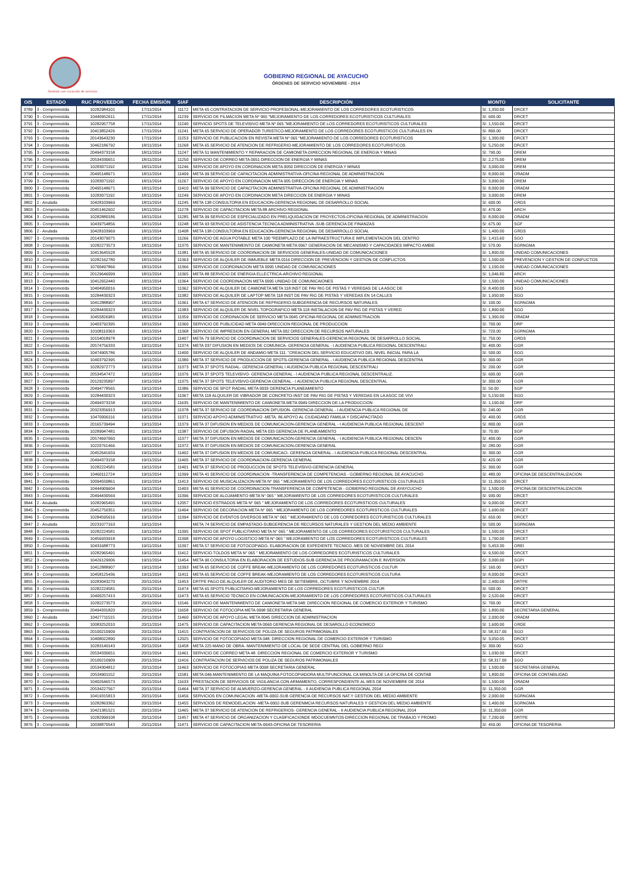Gestión con vocación de servicio
GOBIERNO REGIONAL DE AYACUCHO
ÓRDENES DE SERVICIO NOVIEMBRE - 2014
| O/S | ESTADO | RUC PROVEEDOR | FECHA EMISIÓN | SIAF | DESCRIPCIÓN | MONTO | SOLICITANTE |
| --- | --- | --- | --- | --- | --- | --- | --- |
| 3789 | 3 - Comprometida | 10282984101 | 17/11/2014 | 11172 | META 65 CONTRATACION DE SERVICIO PROFESIONAL-MEJORAMIENTO DE LOS CORREDORES ECOTURISTICOS | S/. 1,350.00 | DRCET |
| 3790 | 3 - Comprometida | 10440952611 | 17/11/2014 | 11239 | SERVICIO DE FILMACION META Nº 065 "MEJORAMIENTO DE LOS CORREDORES ECOTURISTICOS CULTURALES | S/. 600.00 | DRCET |
| 3791 | 3 - Comprometida | 10282957758 | 17/11/2014 | 11240 | SERVICIO SPOTS DE TELEVISIVO META Nº 065 "MEJORAMIENTO DE LOS CORREDORES ECOTURISTICOS CULTURALES | S/. 1,550.00 | DRCET |
| 3792 | 3 - Comprometida | 10413852426 | 17/11/2014 | 11241 | META 65 SERVICIO DE OPERADOR TURISTICO-MEJORAMIENTO DE LOS CORREDORES ECOTURISTICOS CULTURALES EN | S/. 800.00 | DRCET |
| 3793 | 3 - Comprometida | 20143643230 | 17/11/2014 | 11253 | SERVICIO DE PUBLICACION EN REVISTA META Nº 065 "MEJORAMIENTO DE LOS CORREDORES ECOTURISTICOS | S/. 1,300.00 | DRCET |
| 3794 | 3 - Comprometida | 10462186792 | 18/11/2014 | 11268 | META 65 SERVICIO DE ATENCION DE REFRIGERIO-MEJORAMIENTO DE LOS CORREDORES ECOTURISTICOS | S/. 5,250.00 | DRCET |
| 3795 | 3 - Comprometida | 20494373158 | 18/11/2014 | 11247 | META 51 MANTENIMIENTO Y REPARACION DE CAMIONETA-DIRECCION REGIONAL DE ENERGIA Y MINAS | S/. 790.00 | DREM |
| 3796 | 3 - Comprometida | 20534330651 | 18/11/2014 | 11250 | SERVICIO DE CORREO META 0051 DIRECCION DE ENERGIA Y MINAS | S/. 2,275.00 | DREM |
| 3797 | 3 - Comprometida | 10283071192 | 18/11/2014 | 11246 | SERVICIO DE APOYO EN CORDINACION META 0050 DIRECCION DE ENERGIA Y MINAS | S/. 3,000.00 | DREM |
| 3798 | 3 - Comprometida | 20495148671 | 18/11/2014 | 11409 | META 99 SERVICIO DE CAPACITACION ADMINISTRATIVA-OFICINA REGIONAL DE ADMINISTRACION | S/. 8,000.00 | ORADM |
| 3799 | 3 - Comprometida | 10283071192 | 18/11/2014 | 11267 | SERVICIO DE APOYO EN CORDINACION META 005 DIRECCION DE ENERGIA Y MINAS | S/. 3,000.00 | DREM |
| 3800 | 3 - Comprometida | 20495148671 | 18/11/2014 | 11410 | META 99 SERVICIO DE CAPACITACION ADMINISTRATIVA-OFICINA REGIONAL DE ADMINISTRACION | S/. 8,000.00 | ORADM |
| 3801 | 3 - Comprometida | 10283071192 | 18/11/2014 | 11249 | SERVICIO DE APOYO EN CORDINACION META DIRECCION DE ENERGIA Y MINAS | S/. 3,000.00 | DREM |
| 3802 | 2 - Anulada | 10428103969 | 18/11/2014 | 11245 | META 138 CONSULTORIA EN EDUCACION-GERENCIA REGIONAL DE DESARROLLO SOCIAL | S/. 600.00 | GRDS |
| 3803 | 3 - Comprometida | 20451462602 | 18/11/2014 | 11278 | SERVICIO DE CAPACITACION META 88 ARCHIVO REGIONAL | S/. 470.00 | ARCH |
| 3804 | 3 - Comprometida | 10282880186 | 18/11/2014 | 11285 | META 99 SERVICIO DE ESPECIALIZADO EN PRELIQUIDACION DE PROYECTOS-OFICINA REGIONAL DE ADMINISTRACION | S/. 8,000.00 | ORADM |
| 3805 | 3 - Comprometida | 10439754856 | 18/11/2014 | 11248 | META 93 SERVICIO DE ASISTENCIA TECNICA ADMINISTRATIVA -SUB GERENCIA DE FINANZAS | S/. 675.00 | SGF |
| 3806 | 2 - Anulada | 10428103969 | 18/11/2014 | 11408 | META 138 CONSULTORIA EN EDUCACION-GERENCIA REGIONAL DE DESARROLLO SOCIAL | S/. 1,400.00 | GRDS |
| 3807 | 3 - Comprometida | 20143079075 | 18/11/2014 | 11266 | SERVICIO DE AGUA POTABLE META 100 "REEMPLAZO DE LA INFRAESTRUCTURA E IMPLEMENTACION DEL CENTRO | S/. 1,415.60 | SGO |
| 3808 | 3 - Comprometida | 10282273573 | 18/11/2014 | 11370 | SERVICIO DE MANTENIMEINTO DE CAMIONETA META 0067 GENERACION DE MECANISMO Y CAPACIDADES IMPACTO AMBIE | S/. 570.00 | SGRNGMA |
| 3809 | 3 - Comprometida | 10413645528 | 18/11/2014 | 11381 | META 95 SERVICIO DE COORDINACION DE SERVICIOS GENERALES-UNIDAD DE COMUNICACIONES | S/. 1,800.00 | UNIDAD COMUNICACIONES |
| 3810 | 3 - Comprometida | 10282162780 | 18/11/2014 | 11363 | SERVICIO DE ALQUILER DE INMUEBLE META 0116 DIRECCION DE PREVENCION Y GESTION DE CONFLICTOS | S/. 1,500.00 | PREVENCION Y GESTION DE CONFLICTOS |
| 3811 | 3 - Comprometida | 10700497866 | 18/11/2014 | 11366 | SERVICIO DE COORDINACION META 0095 UNIDAD DE COMUNICACIONES | S/. 1,100.00 | UNIDAD COMUNICACIONES |
| 3812 | 3 - Comprometida | 20129646099 | 18/11/2014 | 11365 | META 88 SERVICIO DE ENERGIA ELLECTRICA-ARCHIVO REGIONAL | S/. 1,046.80 | ARCH |
| 3813 | 3 - Comprometida | 10412652440 | 18/11/2014 | 11364 | SERVICIO DE COORDINACION META 0095 UNIDAD DE COMUNICAIONES | S/. 1,500.00 | UNIDAD COMUNICACIONES |
| 3814 | 3 - Comprometida | 10404950016 | 18/11/2014 | 11362 | SERVICIO DE ALQUILER DE CAMIONETA META 118 INST DE PAV RIG DE PISTAS Y VEREDAS DE LA ASOC DE | S/. 8,400.00 | SGO |
| 3815 | 3 - Comprometida | 10284430323 | 18/11/2014 | 11382 | SERVICIO DE ALQUILER DE LAPTOP META 118 INST DE PAV RIG DE PISTAS Y VEREDAS EN 14 CALLES | S/. 1,950.00 | SGO |
| 3816 | 3 - Comprometida | 10412888907 | 18/11/2014 | 11361 | META 67 SERVICIO DE ATENCION DE REFRIGERIO-SUBGERENCIA DE RECURSOS NATURALES | S/. 100.00 | SGRNGMA |
| 3817 | 3 - Comprometida | 10284430323 | 18/11/2014 | 11383 | SERVICIO DE ALQUILER DE NIVEL TOPOGRAFICO META 118 INSTALACION DE PAV RIG DE PISTAS Y VERED | S/. 1,800.00 | SGO |
| 3818 | 3 - Comprometida | 10455826981 | 18/11/2014 | 11359 | SERVICIO DE CORDINACION DE SERVICIO META 0045 OFICINA REGIONAL DE ADMINISTRACION | S/. 1,300.00 | ORADM |
| 3819 | 3 - Comprometida | 10403792395 | 18/11/2014 | 11360 | SERVICIO DE PUBLICIDAD META 0049 DIRECCION REGIONAL DE PRODUCCION | S/. 700.00 | DRP |
| 3820 | 3 - Comprometida | 10108110363 | 18/11/2014 | 11368 | SERVICIO DE IMPRESION EN GENERAL META 002 DIRECCION DE RECURSOS NATURALES | S/. 720.00 | SGRNGMA |
| 3821 | 3 - Comprometida | 10154018978 | 19/11/2014 | 11407 | META 79 SERVICIO DE COORDINACION DE SERVICIOS GENERALES-GERENCIA REGIONAL DE DESARROLLO SOCIAL | S/. 750.00 | GRDS |
| 3822 | 3 - Comprometida | 20574756333 | 19/11/2014 | 11374 | META 037 DIFUSION EN MEDIOS DE COMUNICA- GERENCIA GENERAL - I AUDIENCIA PUBLICA REGIONAL DESCENTRALI | S/. 400.00 | GGR |
| 3823 | 3 - Comprometida | 10474905786 | 19/11/2014 | 11400 | SERVICIO DE ALQUILER DE ANDAMIO META 111: "CREACION DEL SERVICIO EDUCATIVO DEL NIVEL INICIAL PARA LA | S/. 500.00 | SGO |
| 3824 | 3 - Comprometida | 10403792395 | 19/11/2014 | 11380 | META 37 SERVICIO DE PRODUCCION DE SPOTS-GERENCIA GENERAL - I AUDIENCIA PUBLICA REGIONAL DESCENTRA | S/. 300.00 | GGR |
| 3825 | 3 - Comprometida | 10282972773 | 19/11/2014 | 11373 | META 37 SPOTS RADIAL- GERENCIA GENERAL I AUDIENCIA PUBLICA REGIONAL DESCENTRALI | S/. 200.00 | GGR |
| 3826 | 3 - Comprometida | 20534547472 | 19/11/2014 | 11376 | META 37 SPOTS TELEVISIVO- GERENCIA GENERAL - I AUDIENCIA PUBLICA REGIONAL DESCENTRALIZ. | S/. 600.00 | GGR |
| 3827 | 3 - Comprometida | 20129235897 | 19/11/2014 | 11375 | META 37 SPOTS TELEVISIVO-GERENCIA GENERAL - I AUDIENCIA PUBLICA REGIONAL DESCENTRAL | S/. 300.00 | GGR |
| 3828 | 3 - Comprometida | 20494778565 | 19/11/2014 | 11386 | SERVICIO DE SPOT RADIAL META 0033 GERENCIA PLANEAMIENTO | S/. 50.00 | SGP |
| 3829 | 3 - Comprometida | 10284430323 | 19/11/2014 | 11367 | META 118 ALQUILER DE VIBRADOR DE CONCRETO-INST DE PAV RIG DE PISTAS Y VEREDAS EN LA ASOC DE VIVI | S/. 5,150.00 | SGO |
| 3830 | 3 - Comprometida | 20494373158 | 19/11/2014 | 11635 | SERVICIO DE MANTENIMIENTO DE CAMIONETA META 0049 DIRECCION DE LA PRODUCCION | S/. 1,100.00 | DRP |
| 3831 | 3 - Comprometida | 20323356913 | 19/11/2014 | 11378 | META 37 SERVICIO DE COORDINACION DIFUSION- GERENCIA GENERAL - I AUDIENCIA PUBLICA REGIONAL DE | S/. 240.00 | GGR |
| 3832 | 3 - Comprometida | 10470006116 | 19/11/2014 | 11371 | SERVICIO APOYO ADMINISTRATIVO -META: 86 APOYO AL CIUDADANO FAMILIA Y DISCAPACITADO | S/. 400.00 | GRDS |
| 3833 | 3 - Comprometida | 20165739494 | 19/11/2014 | 11379 | META 37 DIFUSION EN MEDIOS DE COMUNICACION-GERENCIA GENERAL - I AUDIENCIA PUBLICA REGIONAL DESCENT | S/. 800.00 | GGR |
| 3834 | 3 - Comprometida | 10289947481 | 19/11/2014 | 11387 | SERVICIO DE DIFUSION RADIAL META 033 GERENCIA DE PLANEAMIENTO | S/. 70.00 | SGP |
| 3835 | 3 - Comprometida | 20574697060 | 19/11/2014 | 11377 | META 37 DIFUSION EN MEDIOS DE COMUNICACION-GERENCIA GENERAL - I AUDIENCIA PUBLICA REGIONAL DESCEN | S/. 400.00 | GGR |
| 3836 | 3 - Comprometida | 10220761466 | 19/11/2014 | 11372 | META 37 DIFUSION EN MEDIOS DE COMUNICACION-GERENCIA GENERAL | S/. 280.00 | GGR |
| 3837 | 3 - Comprometida | 20452641659 | 19/11/2014 | 11402 | META 37 DIFUSION EN MEDIOS DE COMUNICACI- GERENCIA GENERAL - I AUDIENCIA PUBLICA REGIONAL DESCENTRAL | S/. 300.00 | GGR |
| 3838 | 3 - Comprometida | 20494373158 | 19/11/2014 | 11405 | META 37 SERVICIO DE COORDINACION-GERENCIA GENERAL | S/. 420.00 | GGR |
| 3839 | 3 - Comprometida | 10282224581 | 19/11/2014 | 11401 | META 37 SERVICIO DE PRODUCCION DE SPOTS TELEVISIVO-GERENCIA GENERAL | S/. 300.00 | GGR |
| 3840 | 3 - Comprometida | 10460112724 | 19/11/2014 | 11399 | META 41 SERVICIO DE COORDINACION -TRANSFERENCIA DE COMPETENCIAS - GOBIERNO REGIONAL DE AYACUCHO | S/. 480.00 | OFICINA DE DESCENTRALIZACION |
| 3841 | 3 - Comprometida | 10094550861 | 19/11/2014 | 11413 | SERVICIO DE MUSICALIZACION META N° 065 " MEJORAMIENTO DE LOS CORREDORES ECOTURISTICOS CULTURALES | S/. 11,350.00 | DRCET |
| 3842 | 3 - Comprometida | 10444909604 | 19/11/2014 | 11403 | META 41 SERVICIO DE COORDINACION-TRANSFERENCIA DE COMPETENCIA - GOBIERNO REGIONAL DE AYAYCUCHO | S/. 1,500.00 | OFICINA DE DESCENTRALIZACION |
| 3843 | 3 - Comprometida | 20494430569 | 19/11/2014 | 11396 | SERVICIO DE ALOJAMIENTO META N° 065 " MEJORAMIENTO DE LOS CORREDORES ECOTURISTICOS CULTURALES | S/. 930.00 | DRCET |
| 3844 | 2 - Anulada | 10282965491 | 19/11/2014 | 12057 | SERVICIO ESTRADOS META N° 065 " MEJORAMIENTO DE LOS CORREDORES ECOTURISTICOS CULTURALES | S/. 9,000.00 | DRCET |
| 3845 | 3 - Comprometida | 20452750351 | 19/11/2014 | 11404 | SERVICIO DE DECORACION META N° 065 " MEJORAMIENTO DE LOS CORREDORES ECOTURISTICOS CULTURALES | S/. 1,600.00 | DRCET |
| 3846 | 3 - Comprometida | 10284595616 | 19/11/2014 | 11394 | SERVICIO DE EVENTOS DIVERSOS META N° 065 " MEJORAMIENTO DE LOS CORREDORES ECOTURISTICOS CULTURALES | S/. 650.00 | DRCET |
| 3847 | 2 - Anulada | 20231077163 | 19/11/2014 | | META 74 SERVICIO DE EMPASTADO-SUBGERENCIA DE RECURSOS NATURALES Y GESTION DEL MEDIO AMBIENTE | S/. 500.00 | SGRNGMA |
| 3848 | 3 - Comprometida | 10282224581 | 19/11/2014 | 11395 | SERVICIO DE SPOT PUBLICITARIO META N° 065 " MEJORAMIENTO DE LOS CORREDORES ECOTURISTICOS CULTURALES | S/. 1,500.00 | DRCET |
| 3849 | 3 - Comprometida | 10456933918 | 19/11/2014 | 11398 | SERVICIO DE APOYO LOGISTICO META N° 065 " MEJORAMIENTO DE LOS CORREDORES ECOTURISTICOS CULTURALES | S/. 1,700.00 | DRCET |
| 3850 | 3 - Comprometida | 10431688773 | 19/11/2014 | 11397 | META 57 SERVICIO DE FOTOCOPIADO- ELABORACION DE EXPEDIENTE TECNICO..MES DE NOVIEMBRE DEL 2014 | S/. 5,453.30 | OREI |
| 3851 | 3 - Comprometida | 10282965491 | 19/11/2014 | 11412 | SERVICIO TOLDOS META N° 065 " MEJORAMIENTO DE LOS CORREDORES ECOTURISTICOS CULTURALES | S/. 9,500.00 | DRCET |
| 3852 | 3 - Comprometida | 10426129006 | 19/11/2014 | 11454 | META 90 CONSULTORIA EN ELABORACION DE ESTUDIOS-SUB GERENCIA DE PROGRAMACION E INVERSION | S/. 3,000.00 | SGPI |
| 3853 | 3 - Comprometida | 10412888907 | 19/11/2014 | 11393 | META 65 SERVICIO DE COFFE BREAK-MEJORAMIENTO DE LOS CORREDORES ECOTURISTICOS CULTUR | S/. 160.00 | DRCET |
| 3854 | 3 - Comprometida | 10458125436 | 19/11/2014 | 11411 | META 65 SERVICIO DE COFFE BREAK-MEJORAMIENTO DE LOS CORREDORES ECOTURISTICOS CULTURA | S/. 8,000.00 | DRCET |
| 3855 | 3 - Comprometida | 10283043270 | 20/11/2014 | 11453 | DRTPE PAGO DE ALQUILER DE AUDITORIO MES DE SETIEMBRE, OCTUBRE Y NOVIEMBRE 2014 | S/. 2,400.00 | DRTPE |
| 3856 | 3 - Comprometida | 10282224581 | 20/11/2014 | 11474 | META 65 SPOTS PUBLICITARIO-MEJORAMIENTO DE LOS CORREDORES ECOTURISTICOS CULTUR | S/. 500.00 | DRCET |
| 3857 | 3 - Comprometida | 10400257413 | 20/11/2014 | 11473 | META 65 SERVICIO TECNICO EN COMUNICACION-MEJORAMIENTO DE LOS CORREDORES ECOTURISTICOS CULTURALES | S/. 2,520.00 | DRCET |
| 3858 | 3 - Comprometida | 10282273573 | 20/11/2014 | 11546 | SERVICIO DE MANTENIMIENTO DE CAMIONETA META 048: DIRECCION REGIONAL DE COMERCIO EXTERIOR Y TURISMO | S/. 700.00 | DRCET |
| 3859 | 3 - Comprometida | 20494331820 | 20/11/2014 | 11658 | SERVICIO DE FOTOCOPIA META 0098 SECRETARIA GENERAL | S/. 1,800.00 | SECRETARIA GENERAL |
| 3860 | 2 - Anulada | 10427711515 | 20/11/2014 | 11460 | SERVICIO DE APOYO LEGAL META 0045 DIRECCION DE ADMINISTRACION | S/. 2,000.00 | ORADM |
| 3862 | 3 - Comprometida | 10083252010 | 20/11/2014 | 11475 | SERVICIO DE CAPACITACION META 0060 GERENCIA REGIONAL DE DESAROLLO ECONOMICO | S/. 1,600.00 | GRDE |
| 3863 | 3 - Comprometida | 20100210909 | 20/11/2014 | 11415 | CONTRATACION DE SERVICIOS DE POLIZA DE SEGUROS PATRIMONIALES | S/. 58,317.00 | SGO |
| 3864 | 3 - Comprometida | 10408022890 | 20/11/2014 | 12025 | SERVICIO DE FOTOCOPIADO META 048: DIRECCION REGIONAL DE COMERCIO EXTERIOR Y TURISMO | S/. 3,050.05 | DRCET |
| 3865 | 3 - Comprometida | 10283140143 | 20/11/2014 | 11458 | META 225 MANO DE OBRA- MANTENIMIENTO DE LOCAL DE SEDE CENTRAL DEL GOBIERNO REGI | S/. 300.00 | SGO |
| 3866 | 3 - Comprometida | 20534330651 | 20/11/2014 | 11461 | SERVICIO DE CORREO META 48: DIRECCION REGIONAL DE COMERCIO EXTERIOR Y TURISMO | S/. 1,030.00 | DRCET |
| 3867 | 3 - Comprometida | 20100210909 | 20/11/2014 | 11416 | CONTRATACION DE SERVICIOS DE POLIZA DE SEGUROS PATRIMONIALES | S/. 58,317.00 | SGO |
| 3868 | 3 - Comprometida | 20534304812 | 20/11/2014 | 11463 | SERVICIO DE FOTOCOPIAS META 0098 SECRETARIA GENERAL | S/. 1,500.00 | SECRETARIA GENERAL |
| 3869 | 3 - Comprometida | 20534901152 | 20/11/2014 | 11581 | META:046-MANTENIMIENTO DE LA MAQUINA FOTOCOPIADORA MULTIFUNCIONAL CA MINOLTA DE LA OFICINA DE CONTAB | S/. 1,800.00 | OFICINA DE CONTABILIDAD |
| 3870 | 3 - Comprometida | 10402646573 | 20/11/2014 | 11633 | PRESTACION DE SERVICIOS DE VIGILANCIA CON ARMAMENTO, CORRESPONDIENTE AL MES DE NOVIEMBRE DE 2014 | S/. 1,500.00 | ORADM |
| 3871 | 3 - Comprometida | 20534227567 | 20/11/2014 | 11464 | META 37 SERVICIO DE ALMUERZO-GERENCIA GENERAL - II AUDIENCIA PUBLICA REGIONAL 2014 | S/. 11,350.00 | GGR |
| 3872 | 3 - Comprometida | 10419315813 | 20/11/2014 | 11456 | SERVICIOS EN COMUNICACION -META-0002-SUB GERENCIA DE RECURSOS NAT.Y GESTION DEL MEDIO AMBIENTE | S/. 2,000.00 | SGRNGMA |
| 3873 | 3 - Comprometida | 10282863362 | 20/11/2014 | 11455 | SERVICIOS DE REMODELACION -META-0002-SUB GERENMCIA RECURSOS NATURALES Y GESTION DEL MEDIO AMBIENTE | S/. 1,400.00 | SGRNGMA |
| 3874 | 3 - Comprometida | 10421381521 | 20/11/2014 | 11465 | META 37 SERVICIO DE ATENCION DE REFRIGERIOS- GERENCIA GENERAL - II AUDIENCIA PUBLICA REGIONAL 2014 | S/. 11,350.00 | GGR |
| 3875 | 3 - Comprometida | 10282999108 | 20/11/2014 | 11457 | META 47 SERVICIO DE ORGANIZACION Y CLASIFICACIONDE MDOCUEMNTOS-DIRECCION REGIONAL DE TRABAJO Y PROMO | S/. 7,200.00 | DRTPE |
| 3876 | 3 - Comprometida | 10038870543 | 20/11/2014 | 11471 | SERVICIO DE CAPACITACION META-0043-OFICINA DE TESORERIA | S/. 450.00 | OFICINA DE TESORERIA |